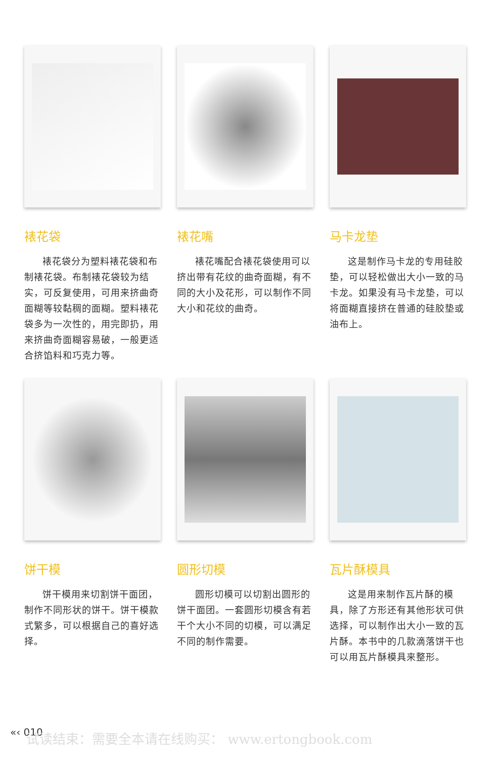裱花袋
裱花袋分为塑料裱花袋和布制裱花袋。布制裱花袋较为结实，可反复使用，可用来挤曲奇面糊等较黏稠的面糊。塑料裱花袋多为一次性的，用完即扔，用来挤曲奇面糊容易破，一般更适合挤馅料和巧克力等。
裱花嘴
裱花嘴配合裱花袋使用可以挤出带有花纹的曲奇面糊，有不同的大小及花形，可以制作不同大小和花纹的曲奇。
马卡龙垫
这是制作马卡龙的专用硅胶垫，可以轻松做出大小一致的马卡龙。如果没有马卡龙垫，可以将面糊直接挤在普通的硅胶垫或油布上。
饼干模
饼干模用来切割饼干面团，制作不同形状的饼干。饼干模款式繁多，可以根据自己的喜好选择。
圆形切模
圆形切模可以切割出圆形的饼干面团。一套圆形切模含有若干个大小不同的切模，可以满足不同的制作需要。
瓦片酥模具
这是用来制作瓦片酥的模具，除了方形还有其他形状可供选择，可以制作出大小一致的瓦片酥。本书中的几款滴落饼干也可以用瓦片酥模具来整形。
«‹ 010
试读结束：需要全本请在线购买： www.ertongbook.com